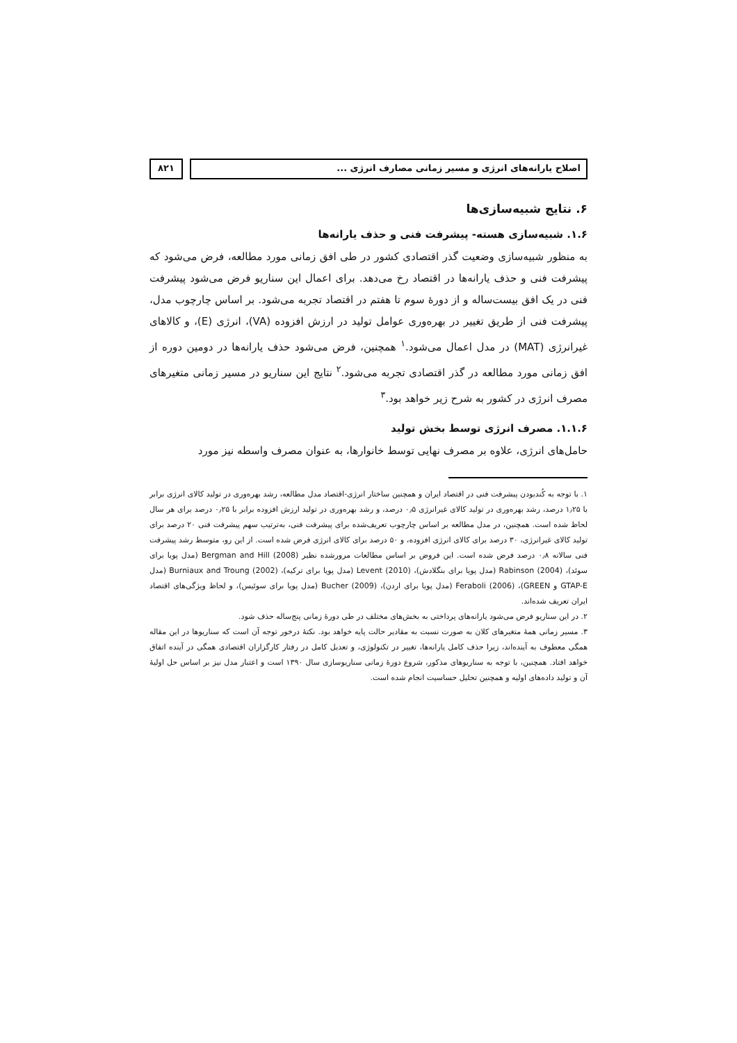اصلاح یارانه‌های انرژی و مسیر زمانی مصارف انرژی ...
۸۲۱
۶. نتایج شبیه‌سازی‌ها
۱.۶. شبیه‌سازی هسته- پیشرفت فنی و حذف یارانه‌ها
به منظور شبیه‌سازی وضعیت گذر اقتصادی کشور در طی افق زمانی مورد مطالعه، فرض می‌شود که پیشرفت فنی و حذف یارانه‌ها در اقتصاد رخ می‌دهد. برای اعمال این سناریو فرض می‌شود پیشرفت فنی در یک افق بیست‌ساله و از دورهٔ سوم تا هفتم در اقتصاد تجربه می‌شود. بر اساس چارچوب مدل، پیشرفت فنی از طریق تغییر در بهره‌وری عوامل تولید در ارزش افزوده (VA)، انرژی (E)، و کالاهای غیرانرژی (MAT) در مدل اعمال می‌شود.<sup>۱</sup> همچنین، فرض می‌شود حذف یارانه‌ها در دومین دوره از افق زمانی مورد مطالعه در گذر اقتصادی تجربه می‌شود.<sup>۲</sup> نتایج این سناریو در مسیر زمانی متغیرهای مصرف انرژی در کشور به شرح زیر خواهد بود.<sup>۳</sup>
۱.۱.۶. مصرف انرژی توسط بخش تولید
حامل‌های انرژی، علاوه بر مصرف نهایی توسط خانوارها، به عنوان مصرف واسطه نیز مورد
۱. با توجه به کُندبودن پیشرفت فنی در اقتصاد ایران و همچنین ساختار انرژی-اقتصاد مدل مطالعه، رشد بهره‌وری در تولید کالای انرژی برابر با ۱٫۲۵ درصد، رشد بهره‌وری در تولید کالای غیرانرژی ۰٫۵ درصد، و رشد بهره‌وری در تولید ارزش افزوده برابر با ۰٫۲۵ درصد برای هر سال لحاظ شده است. همچنین، در مدل مطالعه بر اساس چارچوب تعریف‌شده برای پیشرفت فنی، به‌ترتیب سهم پیشرفت فنی ۲۰ درصد برای تولید کالای غیرانرژی، ۳۰ درصد برای کالای انرژی افزوده، و ۵۰ درصد برای کالای انرژی فرض شده است. از این رو، متوسط رشد پیشرفت فنی سالانه ۰٫۸ درصد فرض شده است. این فروض بر اساس مطالعات مرورشده نظیر Bergman and Hill (2008) (مدل پویا برای سوئد)، Rabinson (2004) (مدل پویا برای بنگلادش)، Levent (2010) (مدل پویا برای ترکیه)، Burniaux and Troung (2002) (مدل GTAP-E و GREEN)، Feraboli (2006) (مدل پویا برای اردن)، Bucher (2009) (مدل پویا برای سوئیس)، و لحاظ ویژگی‌های اقتصاد ایران تعریف شده‌اند.
۲. در این سناریو فرض می‌شود یارانه‌های پرداختی به بخش‌های مختلف در طی دورهٔ زمانی پنج‌ساله حذف شود.
۳. مسیر زمانی همهٔ متغیرهای کلان به صورت نسبت به مقادیر حالت پایه خواهد بود. نکتهٔ درخور توجه آن است که سناریوها در این مقاله همگی معطوف به آینده‌اند، زیرا حذف کامل یارانه‌ها، تغییر در تکنولوژی، و تعدیل کامل در رفتار کارگزاران اقتصادی همگی در آینده اتفاق خواهد افتاد. همچنین، با توجه به سناریوهای مذکور، شروع دورهٔ زمانی سناریوسازی سال ۱۳۹۰ است و اعتبار مدل نیز بر اساس حل اولیهٔ آن و تولید داده‌های اولیه و همچنین تحلیل حساسیت انجام شده است.